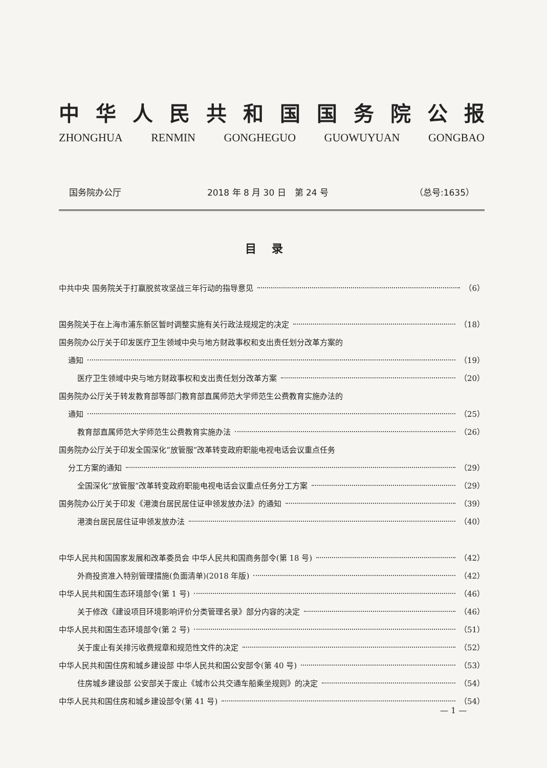中华人民共和国国务院公报
ZHONGHUA RENMIN GONGHEGUO GUOWUYUAN GONGBAO
国务院办公厅 2018 年 8 月 30 日　第 24 号 （总号:1635）
目录
中共中央 国务院关于打赢脱贫攻坚战三年行动的指导意见 （6）
国务院关于在上海市浦东新区暂时调整实施有关行政法规规定的决定 （18）
国务院办公厅关于印发医疗卫生领域中央与地方财政事权和支出责任划分改革方案的
通知 （19）
医疗卫生领域中央与地方财政事权和支出责任划分改革方案 （20）
国务院办公厅关于转发教育部等部门教育部直属师范大学师范生公费教育实施办法的
通知 （25）
教育部直属师范大学师范生公费教育实施办法 （26）
国务院办公厅关于印发全国深化“放管服”改革转变政府职能电视电话会议重点任务
分工方案的通知 （29）
全国深化“放管服”改革转变政府职能电视电话会议重点任务分工方案 （29）
国务院办公厅关于印发《港澳台居民居住证申领发放办法》的通知 （39）
港澳台居民居住证申领发放办法 （40）
中华人民共和国国家发展和改革委员会 中华人民共和国商务部令(第 18 号) （42）
外商投资准入特别管理措施(负面清单)(2018 年版) （42）
中华人民共和国生态环境部令(第 1 号) （46）
关于修改《建设项目环境影响评价分类管理名录》部分内容的决定 （46）
中华人民共和国生态环境部令(第 2 号) （51）
关于废止有关排污收费规章和规范性文件的决定 （52）
中华人民共和国住房和城乡建设部 中华人民共和国公安部令(第 40 号) （53）
住房城乡建设部 公安部关于废止《城市公共交通车船乘坐规则》的决定 （54）
中华人民共和国住房和城乡建设部令(第 41 号) （54）
— 1 —